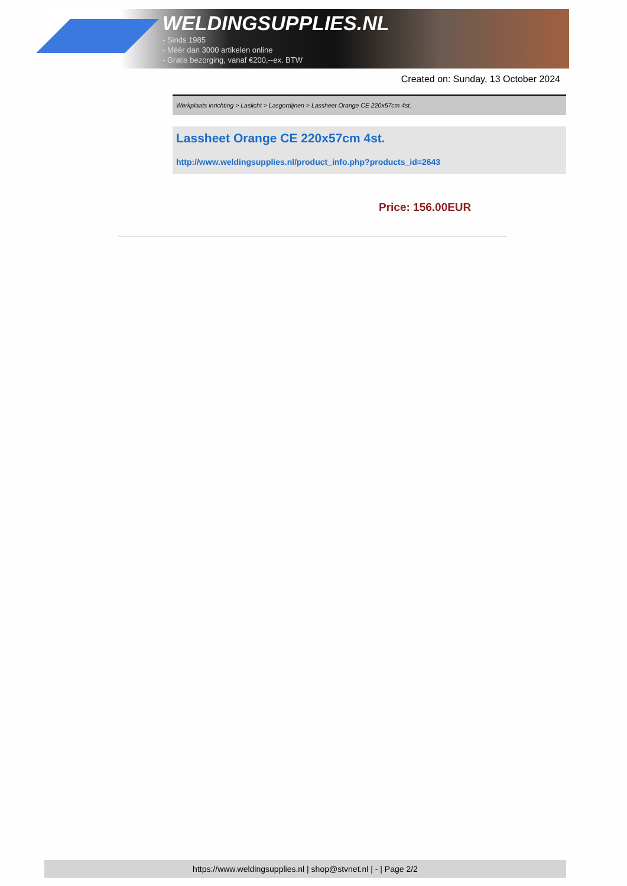WELDINGSUPPLIES.NL
- Sinds 1985
- Méér dan 3000 artikelen online
- Gratis bezorging, vanaf €200,--ex. BTW
Created on: Sunday, 13 October 2024
Werkplaats inrichting > Laslicht > Lasgordijnen > Lassheet Orange CE 220x57cm 4st.
Lassheet Orange CE 220x57cm 4st.
http://www.weldingsupplies.nl/product_info.php?products_id=2643
Price: 156.00EUR
https://www.weldingsupplies.nl | shop@stvnet.nl | - | Page 2/2